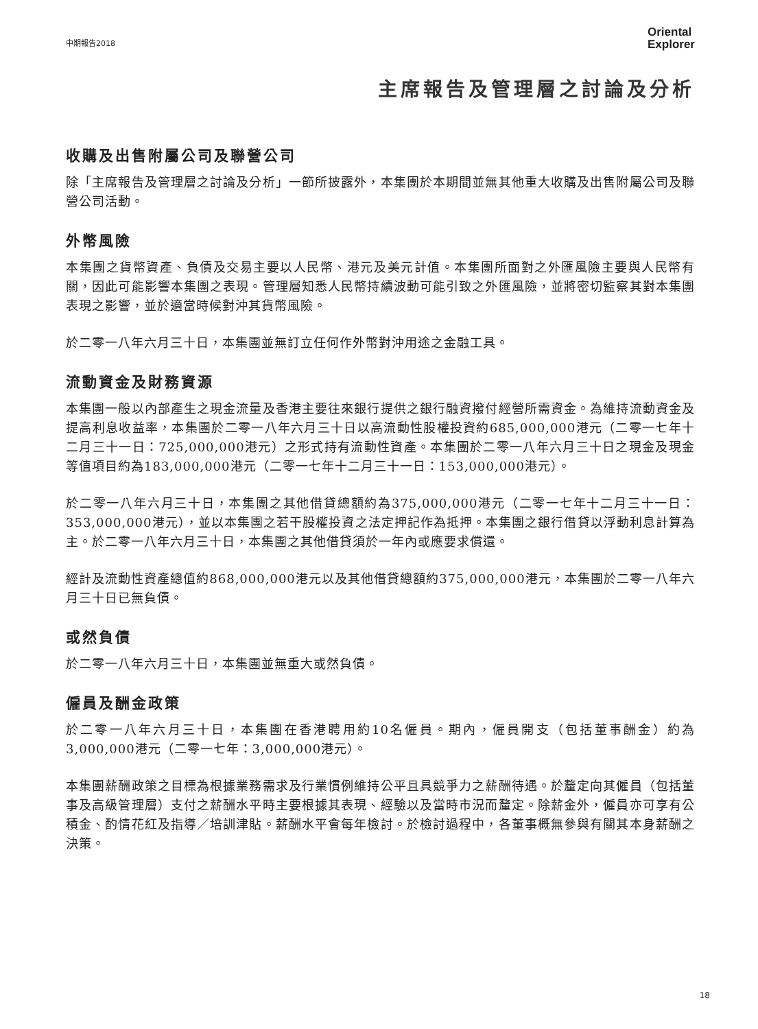中期報告2018
Oriental
Explorer
主席報告及管理層之討論及分析
收購及出售附屬公司及聯營公司
除「主席報告及管理層之討論及分析」一節所披露外，本集團於本期間並無其他重大收購及出售附屬公司及聯營公司活動。
外幣風險
本集團之貨幣資產、負債及交易主要以人民幣、港元及美元計值。本集團所面對之外匯風險主要與人民幣有關，因此可能影響本集團之表現。管理層知悉人民幣持續波動可能引致之外匯風險，並將密切監察其對本集團表現之影響，並於適當時候對沖其貨幣風險。
於二零一八年六月三十日，本集團並無訂立任何作外幣對沖用途之金融工具。
流動資金及財務資源
本集團一般以內部產生之現金流量及香港主要往來銀行提供之銀行融資撥付經營所需資金。為維持流動資金及提高利息收益率，本集團於二零一八年六月三十日以高流動性股權投資約685,000,000港元（二零一七年十二月三十一日：725,000,000港元）之形式持有流動性資產。本集團於二零一八年六月三十日之現金及現金等值項目約為183,000,000港元（二零一七年十二月三十一日：153,000,000港元）。
於二零一八年六月三十日，本集團之其他借貸總額約為375,000,000港元（二零一七年十二月三十一日：353,000,000港元），並以本集團之若干股權投資之法定押記作為抵押。本集團之銀行借貸以浮動利息計算為主。於二零一八年六月三十日，本集團之其他借貸須於一年內或應要求償還。
經計及流動性資產總值約868,000,000港元以及其他借貸總額約375,000,000港元，本集團於二零一八年六月三十日已無負債。
或然負債
於二零一八年六月三十日，本集團並無重大或然負債。
僱員及酬金政策
於二零一八年六月三十日，本集團在香港聘用約10名僱員。期內，僱員開支（包括董事酬金）約為3,000,000港元（二零一七年：3,000,000港元）。
本集團薪酬政策之目標為根據業務需求及行業慣例維持公平且具競爭力之薪酬待遇。於釐定向其僱員（包括董事及高級管理層）支付之薪酬水平時主要根據其表現、經驗以及當時市況而釐定。除薪金外，僱員亦可享有公積金、酌情花紅及指導／培訓津貼。薪酬水平會每年檢討。於檢討過程中，各董事概無參與有關其本身薪酬之決策。
18